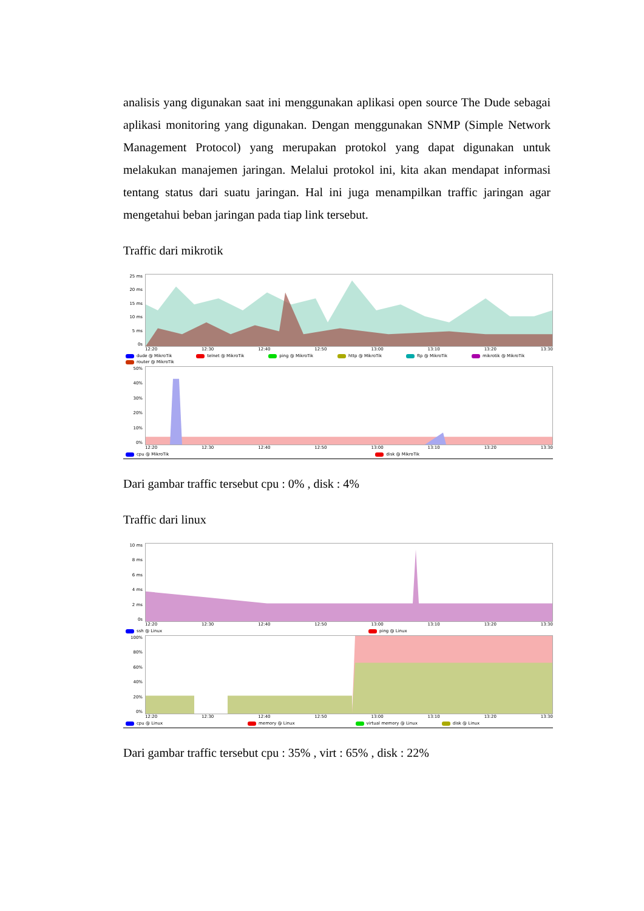analisis yang digunakan saat ini menggunakan aplikasi open source The Dude sebagai aplikasi monitoring yang digunakan. Dengan menggunakan SNMP (Simple Network Management Protocol) yang merupakan protokol yang dapat digunakan untuk melakukan manajemen jaringan. Melalui protokol ini, kita akan mendapat informasi tentang status dari suatu jaringan. Hal ini juga menampilkan traffic jaringan agar mengetahui beban jaringan pada tiap link tersebut.
Traffic dari mikrotik
25 ms
20 ms
15 ms
10 ms
5 ms
0s
12:20 12:30 12:40 12:50 13:00 13:10 13:20 13:30
dude @ MikroTik telnet @ MikroTik ping @ MikroTik http @ MikroTik ftp @ MikroTik mikrotik @ MikroTik router @ MikroTik
50%
40%
30%
20%
10%
0%
12:20 12:30 12:40 12:50 13:00 13:10 13:20 13:30
cpu @ MikroTik disk @ MikroTik
Dari gambar traffic tersebut cpu : 0% , disk : 4%
Traffic dari linux
10 ms
8 ms
6 ms
4 ms
2 ms
0s
12:20 12:30 12:40 12:50 13:00 13:10 13:20 13:30
ssh @ Linux ping @ Linux
100%
80%
60%
40%
20%
0%
12:20 12:30 12:40 12:50 13:00 13:10 13:20 13:30
cpu @ Linux memory @ Linux virtual memory @ Linux disk @ Linux
Dari gambar traffic tersebut cpu : 35% , virt : 65% , disk : 22%